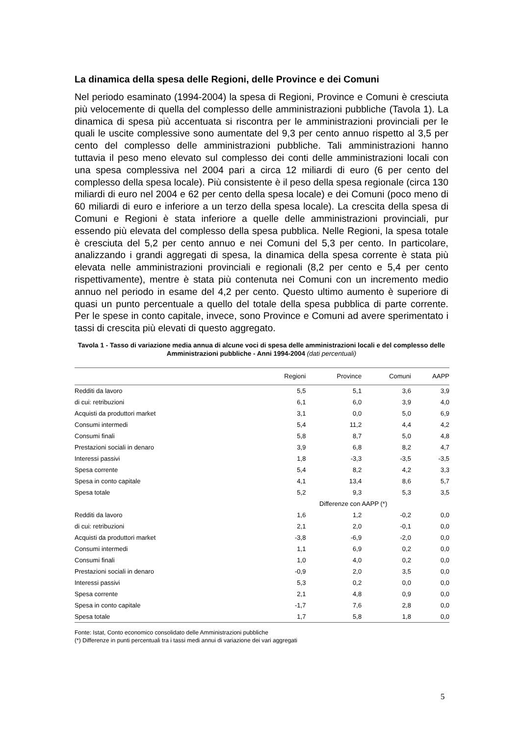La dinamica della spesa delle Regioni, delle Province e dei Comuni
Nel periodo esaminato (1994-2004) la spesa di Regioni, Province e Comuni è cresciuta più velocemente di quella del complesso delle amministrazioni pubbliche (Tavola 1). La dinamica di spesa più accentuata si riscontra per le amministrazioni provinciali per le quali le uscite complessive sono aumentate del 9,3 per cento annuo rispetto al 3,5 per cento del complesso delle amministrazioni pubbliche. Tali amministrazioni hanno tuttavia il peso meno elevato sul complesso dei conti delle amministrazioni locali con una spesa complessiva nel 2004 pari a circa 12 miliardi di euro (6 per cento del complesso della spesa locale). Più consistente è il peso della spesa regionale (circa 130 miliardi di euro nel 2004 e 62 per cento della spesa locale) e dei Comuni (poco meno di 60 miliardi di euro e inferiore a un terzo della spesa locale). La crescita della spesa di Comuni e Regioni è stata inferiore a quelle delle amministrazioni provinciali, pur essendo più elevata del complesso della spesa pubblica. Nelle Regioni, la spesa totale è cresciuta del 5,2 per cento annuo e nei Comuni del 5,3 per cento. In particolare, analizzando i grandi aggregati di spesa, la dinamica della spesa corrente è stata più elevata nelle amministrazioni provinciali e regionali (8,2 per cento e 5,4 per cento rispettivamente), mentre è stata più contenuta nei Comuni con un incremento medio annuo nel periodo in esame del 4,2 per cento. Questo ultimo aumento è superiore di quasi un punto percentuale a quello del totale della spesa pubblica di parte corrente. Per le spese in conto capitale, invece, sono Province e Comuni ad avere sperimentato i tassi di crescita più elevati di questo aggregato.
Tavola 1 - Tasso di variazione media annua di alcune voci di spesa delle amministrazioni locali e del complesso delle Amministrazioni pubbliche - Anni 1994-2004 (dati percentuali)
| | Regioni | Province | Comuni | AAPP |
| --- | --- | --- | --- | --- |
| Redditi da lavoro | 5,5 | 5,1 | 3,6 | 3,9 |
| di cui: retribuzioni | 6,1 | 6,0 | 3,9 | 4,0 |
| Acquisti da produttori market | 3,1 | 0,0 | 5,0 | 6,9 |
| Consumi intermedi | 5,4 | 11,2 | 4,4 | 4,2 |
| Consumi finali | 5,8 | 8,7 | 5,0 | 4,8 |
| Prestazioni sociali in denaro | 3,9 | 6,8 | 8,2 | 4,7 |
| Interessi passivi | 1,8 | -3,3 | -3,5 | -3,5 |
| Spesa corrente | 5,4 | 8,2 | 4,2 | 3,3 |
| Spesa in conto capitale | 4,1 | 13,4 | 8,6 | 5,7 |
| Spesa totale | 5,2 | 9,3 | 5,3 | 3,5 |
| | Differenze con AAPP (*) | | | |
| Redditi da lavoro | 1,6 | 1,2 | -0,2 | 0,0 |
| di cui: retribuzioni | 2,1 | 2,0 | -0,1 | 0,0 |
| Acquisti da produttori market | -3,8 | -6,9 | -2,0 | 0,0 |
| Consumi intermedi | 1,1 | 6,9 | 0,2 | 0,0 |
| Consumi finali | 1,0 | 4,0 | 0,2 | 0,0 |
| Prestazioni sociali in denaro | -0,9 | 2,0 | 3,5 | 0,0 |
| Interessi passivi | 5,3 | 0,2 | 0,0 | 0,0 |
| Spesa corrente | 2,1 | 4,8 | 0,9 | 0,0 |
| Spesa in conto capitale | -1,7 | 7,6 | 2,8 | 0,0 |
| Spesa totale | 1,7 | 5,8 | 1,8 | 0,0 |
Fonte: Istat, Conto economico consolidato delle Amministrazioni pubbliche
(*) Differenze in punti percentuali tra i tassi medi annui di variazione dei vari aggregati
5